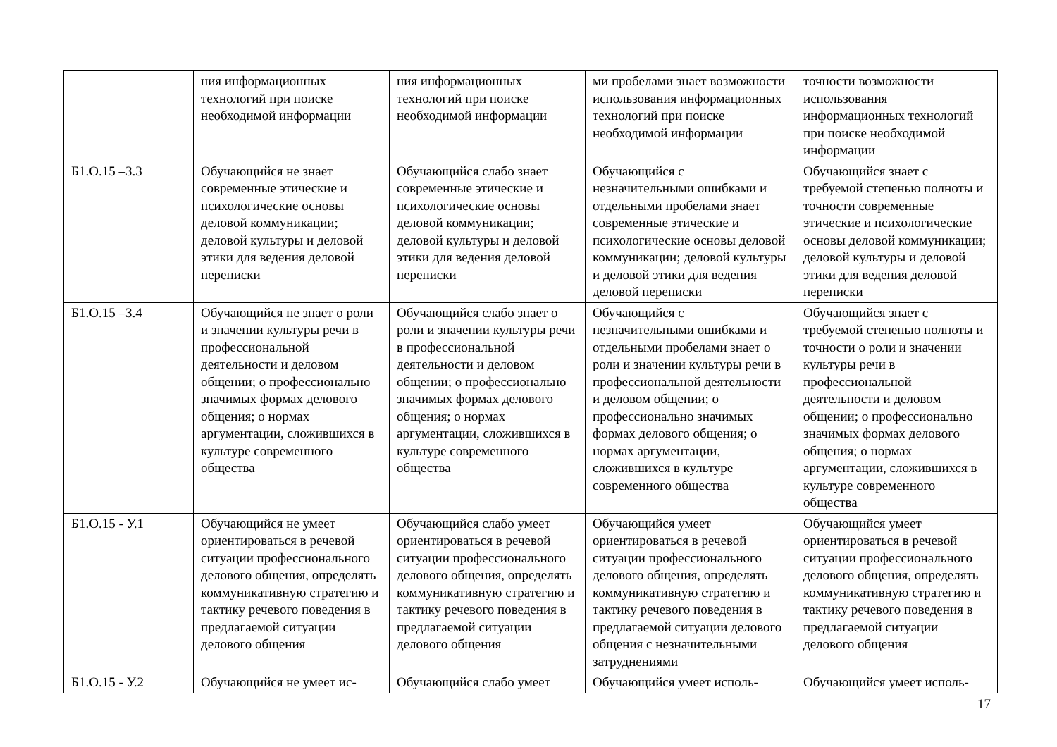| | ния информационных технологий при поиске необходимой информации | ния информационных технологий при поиске необходимой информации | ми пробелами знает возможности использования информационных технологий при поиске необходимой информации | точности возможности использования информационных технологий при поиске необходимой информации |
| Б1.О.15 –З.3 | Обучающийся не знает современные этические и психологические основы деловой коммуникации; деловой культуры и деловой этики для ведения деловой переписки | Обучающийся слабо знает современные этические и психологические основы деловой коммуникации; деловой культуры и деловой этики для ведения деловой переписки | Обучающийся с незначительными ошибками и отдельными пробелами знает современные этические и психологические основы деловой коммуникации; деловой культуры и деловой этики для ведения деловой переписки | Обучающийся знает с требуемой степенью полноты и точности современные этические и психологические основы деловой коммуникации; деловой культуры и деловой этики для ведения деловой переписки |
| Б1.О.15 –З.4 | Обучающийся не знает о роли и значении культуры речи в профессиональной деятельности и деловом общении; о профессионально значимых формах делового общения; о нормах аргументации, сложившихся в культуре современного общества | Обучающийся слабо знает о роли и значении культуры речи в профессиональной деятельности и деловом общении; о профессионально значимых формах делового общения; о нормах аргументации, сложившихся в культуре современного общества | Обучающийся с незначительными ошибками и отдельными пробелами знает о роли и значении культуры речи в профессиональной деятельности и деловом общении; о профессионально значимых формах делового общения; о нормах аргументации, сложившихся в культуре современного общества | Обучающийся знает с требуемой степенью полноты и точности о роли и значении культуры речи в профессиональной деятельности и деловом общении; о профессионально значимых формах делового общения; о нормах аргументации, сложившихся в культуре современного общества |
| Б1.О.15 - У.1 | Обучающийся не умеет ориентироваться в речевой ситуации профессионального делового общения, определять коммуникативную стратегию и тактику речевого поведения в предлагаемой ситуации делового общения | Обучающийся слабо умеет ориентироваться в речевой ситуации профессионального делового общения, определять коммуникативную стратегию и тактику речевого поведения в предлагаемой ситуации делового общения | Обучающийся умеет ориентироваться в речевой ситуации профессионального делового общения, определять коммуникативную стратегию и тактику речевого поведения в предлагаемой ситуации делового общения с незначительными затруднениями | Обучающийся умеет ориентироваться в речевой ситуации профессионального делового общения, определять коммуникативную стратегию и тактику речевого поведения в предлагаемой ситуации делового общения |
| Б1.О.15 - У.2 | Обучающийся не умеет ис- | Обучающийся слабо умеет | Обучающийся умеет исполь- | Обучающийся умеет исполь- |
17